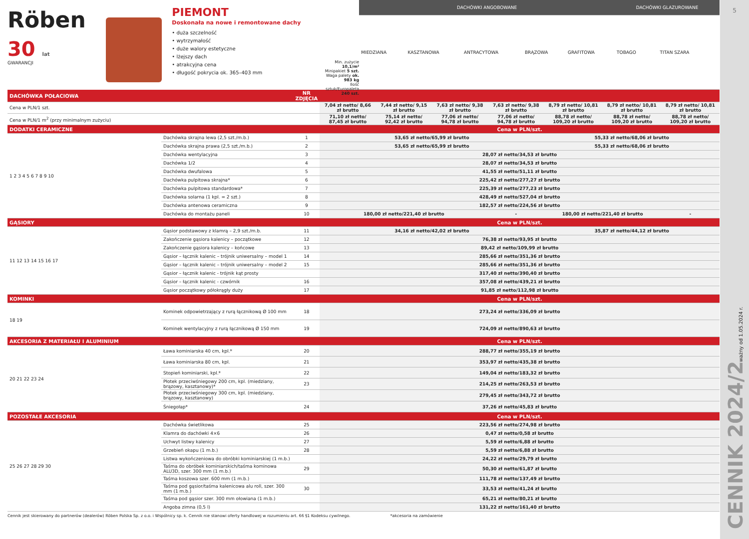5
ważny od 1.05.2024 r.
CENNIK 2024/2
Röben
30 lat
GWARANCJI
PIEMONT
Doskonała na nowe i remontowane dachy
• duża szczelność
• wytrzymałość
• duże walory estetyczne
• lżejszy dach
• atrakcyjna cena
• długość pokrycia ok. 365–403 mm
Min. zużycie 10,1/m²
Minipakiet 5 szt.
Waga palety ok. 983 kg
Ilość sztuk/Europaleta 240 szt.
| DACHÓWKI ANGOBOWANE | | | | | DACHÓWKI GLAZUROWANE | |
| --- | --- | --- | --- | --- | --- | --- |
| MIEDZIANA | KASZTANOWA | ANTRACYTOWA | BRĄZOWA | GRAFITOWA | TOBAGO | TITAN SZARA |
| DACHÓWKA POŁACIOWA | | NR ZDJĘCIA | | | | | | | |
| Cena w PLN/1 szt. | | | 7,04 zł netto/ 8,66 zł brutto | 7,44 zł netto/ 9,15 zł brutto | 7,63 zł netto/ 9,38 zł brutto | 7,63 zł netto/ 9,38 zł brutto | 8,79 zł netto/ 10,81 zł brutto | 8,79 zł netto/ 10,81 zł brutto | 8,79 zł netto/ 10,81 zł brutto |
| Cena w PLN/1 m<sup>2</sup> (przy minimalnym zużyciu) | | | 71,10 zł netto/ 87,45 zł brutto | 75,14 zł netto/ 92,42 zł brutto | 77,06 zł netto/ 94,78 zł brutto | 77,06 zł netto/ 94,78 zł brutto | 88,78 zł netto/ 109,20 zł brutto | 88,78 zł netto/ 109,20 zł brutto | 88,78 zł netto/ 109,20 zł brutto |
| DODATKI CERAMICZNE | | | Cena w PLN/szt. | | | | | | |
| 1 2 3 4 5 6 7 8 9 10 | Dachówka skrajna lewa (2,5 szt./m.b.) | 1 | 53,65 zł netto/65,99 zł brutto | | | | 55,33 zł netto/68,06 zł brutto | | |
| | Dachówka skrajna prawa (2,5 szt./m.b.) | 2 | 53,65 zł netto/65,99 zł brutto | | | | 55,33 zł netto/68,06 zł brutto | | |
| | Dachówka wentylacyjna | 3 | 28,07 zł netto/34,53 zł brutto | | | | | | |
| | Dachówka 1/2 | 4 | 28,07 zł netto/34,53 zł brutto | | | | | | |
| | Dachówka dwufalowa | 5 | 41,55 zł netto/51,11 zł brutto | | | | | | |
| | Dachówka pulpitowa skrajna* | 6 | 225,42 zł netto/277,27 zł brutto | | | | | | |
| | Dachówka pulpitowa standardowa* | 7 | 225,39 zł netto/277,23 zł brutto | | | | | | |
| | Dachówka solarna (1 kpl. = 2 szt.) | 8 | 428,49 zł netto/527,04 zł brutto | | | | | | |
| | Dachówka antenowa ceramiczna | 9 | 182,57 zł netto/224,56 zł brutto | | | | | | |
| | Dachówka do montażu paneli | 10 | 180,00 zł netto/221,40 zł brutto | | | - | 180,00 zł netto/221,40 zł brutto | | - |
| GĄSIORY | | | Cena w PLN/szt. | | | | | | |
| 11 12 13 14 15 16 17 | Gąsior podstawowy z klamrą – 2,9 szt./m.b. | 11 | 34,16 zł netto/42,02 zł brutto | | | | 35,87 zł netto/44,12 zł brutto | | |
| | Zakończenie gąsiora kalenicy – początkowe | 12 | 76,38 zł netto/93,95 zł brutto | | | | | | |
| | Zakończenie gąsiora kalenicy – końcowe | 13 | 89,42 zł netto/109,99 zł brutto | | | | | | |
| | Gąsior – łącznik kalenic – trójnik uniwersalny – model 1 | 14 | 285,66 zł netto/351,36 zł brutto | | | | | | |
| | Gąsior – łącznik kalenic – trójnik uniwersalny – model 2 | 15 | 285,66 zł netto/351,36 zł brutto | | | | | | |
| | Gąsior – łącznik kalenic - trójnik kąt prosty | | 317,40 zł netto/390,40 zł brutto | | | | | | |
| | Gąsior – łącznik kalenic - czwórnik | 16 | 357,08 zł netto/439,21 zł brutto | | | | | | |
| | Gąsior początkowy półokrągły duży | 17 | 91,85 zł netto/112,98 zł brutto | | | | | | |
| KOMINKI | | | Cena w PLN/szt. | | | | | | |
| 18 19 | Kominek odpowietrzający z rurą łącznikową Ø 100 mm | 18 | 273,24 zł netto/336,09 zł brutto | | | | | | |
| | Kominek wentylacyjny z rurą łącznikową Ø 150 mm | 19 | 724,09 zł netto/890,63 zł brutto | | | | | | |
| AKCESORIA Z MATERIAŁU I ALUMINIUM | | | Cena w PLN/szt. | | | | | | |
| 20 21 22 23 24 | Ława kominiarska 40 cm, kpl.* | 20 | 288,77 zł netto/355,19 zł brutto | | | | | | |
| | Ława kominiarska 80 cm, kpl. | 21 | 353,97 zł netto/435,38 zł brutto | | | | | | |
| | Stopień kominiarski, kpl.* | 22 | 149,04 zł netto/183,32 zł brutto | | | | | | |
| | Płotek przeciwśniegowy 200 cm, kpl. (miedziany, brązowy, kasztanowy)* | 23 | 214,25 zł netto/263,53 zł brutto | | | | | | |
| | Płotek przeciwśniegowy 300 cm, kpl. (miedziany, brązowy, kasztanowy) | | 279,45 zł netto/343,72 zł brutto | | | | | | |
| | Śniegołap* | 24 | 37,26 zł netto/45,83 zł brutto | | | | | | |
| POZOSTAŁE AKCESORIA | | | Cena w PLN/szt. | | | | | | |
| 25 26 27 28 29 30 | Dachówka świetlikowa | 25 | 223,56 zł netto/274,98 zł brutto | | | | | | |
| | Klamra do dachówki 4×6 | 26 | 0,47 zł netto/0,58 zł brutto | | | | | | |
| | Uchwyt listwy kalenicy | 27 | 5,59 zł netto/6,88 zł brutto | | | | | | |
| | Grzebień okapu (1 m.b.) | 28 | 5,59 zł netto/6,88 zł brutto | | | | | | |
| | Listwa wykończeniowa do obróbki kominiarskiej (1 m.b.) | | 24,22 zł netto/29,79 zł brutto | | | | | | |
| | Taśma do obróbek kominiarskich/taśma kominowa ALU3D, szer. 300 mm (1 m.b.) | 29 | 50,30 zł netto/61,87 zł brutto | | | | | | |
| | Taśma koszowa szer. 600 mm (1 m.b.) | | 111,78 zł netto/137,49 zł brutto | | | | | | |
| | Taśma pod gąsior/taśma kalenicowa alu roll, szer. 300 mm (1 m.b.) | 30 | 33,53 zł netto/41,24 zł brutto | | | | | | |
| | Taśma pod gąsior szer. 300 mm ołowiana (1 m.b.) | | 65,21 zł netto/80,21 zł brutto | | | | | | |
| | Angoba zimna (0,5 l) | | 131,22 zł netto/161,40 zł brutto | | | | | | |
Cennik jest skierowany do partnerów (dealerów) Röben Polska Sp. z o.o. i Wspólnicy sp. k. Cennik nie stanowi oferty handlowej w rozumieniu art. 66 §1 Kodeksu cywilnego. *akcesoria na zamówienie